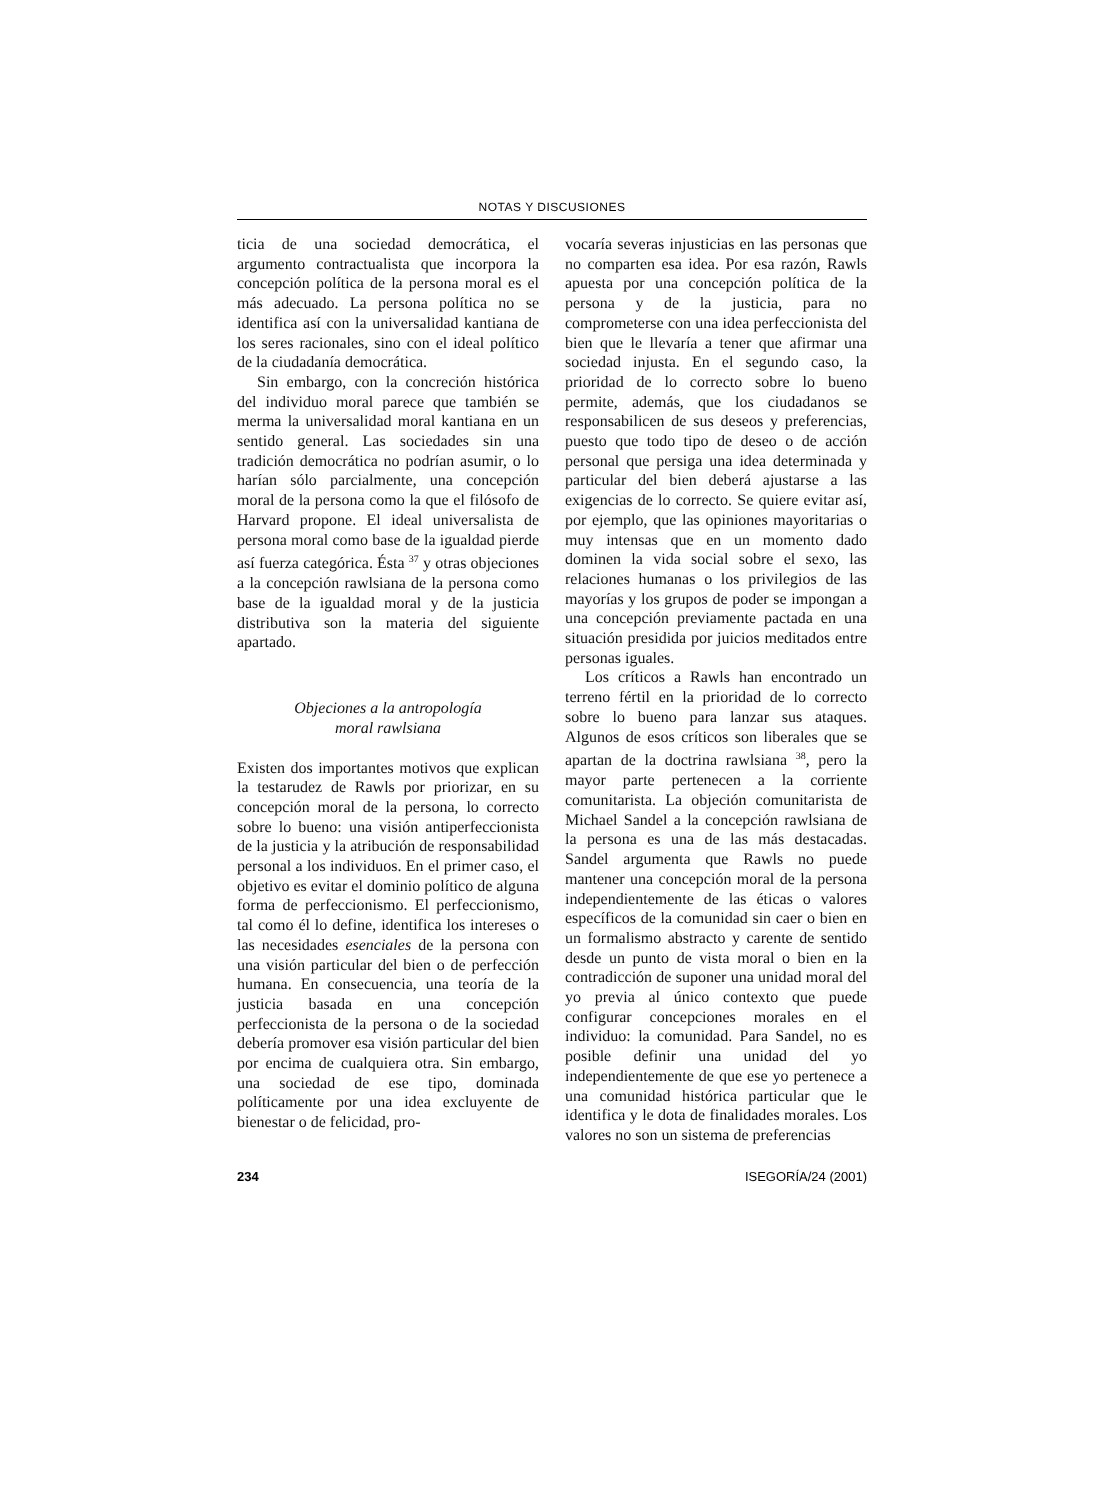NOTAS Y DISCUSIONES
ticia de una sociedad democrática, el argumento contractualista que incorpora la concepción política de la persona moral es el más adecuado. La persona política no se identifica así con la universalidad kantiana de los seres racionales, sino con el ideal político de la ciudadanía democrática.
Sin embargo, con la concreción histórica del individuo moral parece que también se merma la universalidad moral kantiana en un sentido general. Las sociedades sin una tradición democrática no podrían asumir, o lo harían sólo parcialmente, una concepción moral de la persona como la que el filósofo de Harvard propone. El ideal universalista de persona moral como base de la igualdad pierde así fuerza categórica. Ésta <sup>37</sup> y otras objeciones a la concepción rawlsiana de la persona como base de la igualdad moral y de la justicia distributiva son la materia del siguiente apartado.
Objeciones a la antropología
moral rawlsiana
Existen dos importantes motivos que explican la testarudez de Rawls por priorizar, en su concepción moral de la persona, lo correcto sobre lo bueno: una visión antiperfeccionista de la justicia y la atribución de responsabilidad personal a los individuos. En el primer caso, el objetivo es evitar el dominio político de alguna forma de perfeccionismo. El perfeccionismo, tal como él lo define, identifica los intereses o las necesidades esenciales de la persona con una visión particular del bien o de perfección humana. En consecuencia, una teoría de la justicia basada en una concepción perfeccionista de la persona o de la sociedad debería promover esa visión particular del bien por encima de cualquiera otra. Sin embargo, una sociedad de ese tipo, dominada políticamente por una idea excluyente de bienestar o de felicidad, pro-
vocaría severas injusticias en las personas que no comparten esa idea. Por esa razón, Rawls apuesta por una concepción política de la persona y de la justicia, para no comprometerse con una idea perfeccionista del bien que le llevaría a tener que afirmar una sociedad injusta. En el segundo caso, la prioridad de lo correcto sobre lo bueno permite, además, que los ciudadanos se responsabilicen de sus deseos y preferencias, puesto que todo tipo de deseo o de acción personal que persiga una idea determinada y particular del bien deberá ajustarse a las exigencias de lo correcto. Se quiere evitar así, por ejemplo, que las opiniones mayoritarias o muy intensas que en un momento dado dominen la vida social sobre el sexo, las relaciones humanas o los privilegios de las mayorías y los grupos de poder se impongan a una concepción previamente pactada en una situación presidida por juicios meditados entre personas iguales.
Los críticos a Rawls han encontrado un terreno fértil en la prioridad de lo correcto sobre lo bueno para lanzar sus ataques. Algunos de esos críticos son liberales que se apartan de la doctrina rawlsiana <sup>38</sup>, pero la mayor parte pertenecen a la corriente comunitarista. La objeción comunitarista de Michael Sandel a la concepción rawlsiana de la persona es una de las más destacadas. Sandel argumenta que Rawls no puede mantener una concepción moral de la persona independientemente de las éticas o valores específicos de la comunidad sin caer o bien en un formalismo abstracto y carente de sentido desde un punto de vista moral o bien en la contradicción de suponer una unidad moral del yo previa al único contexto que puede configurar concepciones morales en el individuo: la comunidad. Para Sandel, no es posible definir una unidad del yo independientemente de que ese yo pertenece a una comunidad histórica particular que le identifica y le dota de finalidades morales. Los valores no son un sistema de preferencias
234 ISEGORÍA/24 (2001)